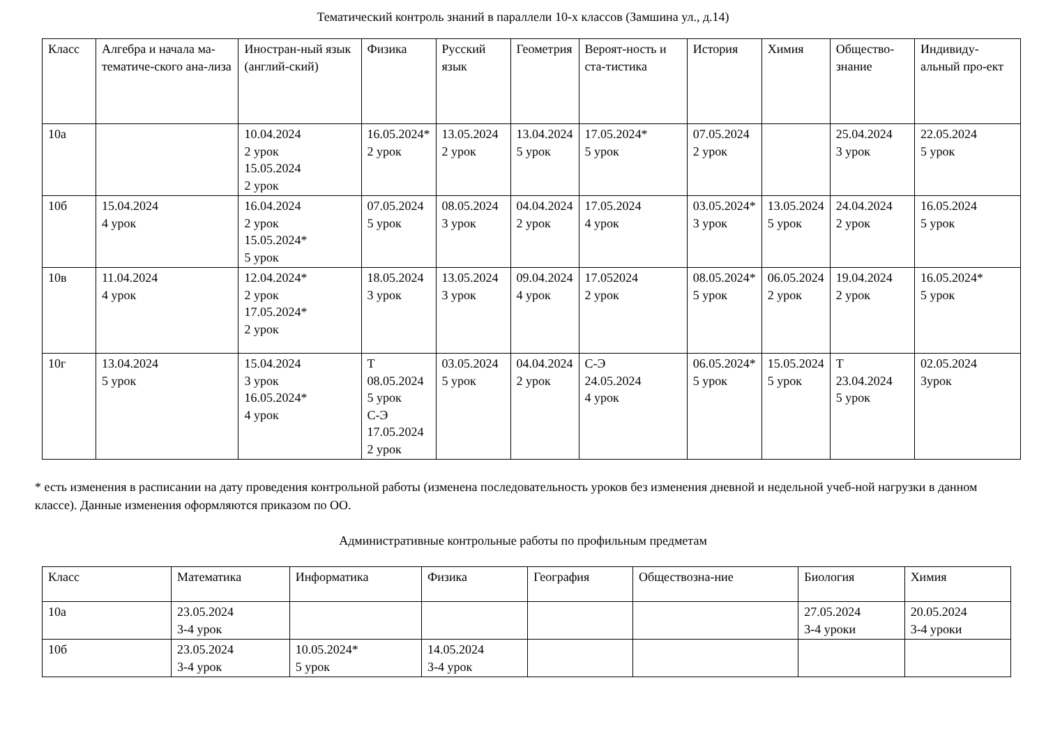Тематический контроль знаний в параллели 10-х классов (Замшина ул., д.14)
| Класс | Алгебра и начала ма-тематиче-ского ана-лиза | Иностран-ный язык (англий-ский) | Физика | Русский язык | Геометрия | Вероят-ность и ста-тистика | История | Химия | Общество-знание | Индивиду-альный про-ект |
| --- | --- | --- | --- | --- | --- | --- | --- | --- | --- | --- |
| 10а | | 10.04.2024 2 урок 15.05.2024 2 урок | 16.05.2024* 2 урок | 13.05.2024 2 урок | 13.04.2024 5 урок | 17.05.2024* 5 урок | 07.05.2024 2 урок | | 25.04.2024 3 урок | 22.05.2024 5 урок |
| 10б | 15.04.2024 4 урок | 16.04.2024 2 урок 15.05.2024* 5 урок | 07.05.2024 5 урок | 08.05.2024 3 урок | 04.04.2024 2 урок | 17.05.2024 4 урок | 03.05.2024* 3 урок | 13.05.2024 5 урок | 24.04.2024 2 урок | 16.05.2024 5 урок |
| 10в | 11.04.2024 4 урок | 12.04.2024* 2 урок 17.05.2024* 2 урок | 18.05.2024 3 урок | 13.05.2024 3 урок | 09.04.2024 4 урок | 17.052024 2 урок | 08.05.2024* 5 урок | 06.05.2024 2 урок | 19.04.2024 2 урок | 16.05.2024* 5 урок |
| 10г | 13.04.2024 5 урок | 15.04.2024 3 урок 16.05.2024* 4 урок | Т 08.05.2024 5 урок С-Э 17.05.2024 2 урок | 03.05.2024 5 урок | 04.04.2024 2 урок | С-Э 24.05.2024 4 урок | 06.05.2024* 5 урок | 15.05.2024 5 урок | Т 23.04.2024 5 урок | 02.05.2024 3урок |
* есть изменения в расписании на дату проведения контрольной работы (изменена последовательность уроков без изменения дневной и недельной учеб-ной нагрузки в данном классе). Данные изменения оформляются приказом по ОО.
Административные контрольные работы по профильным предметам
| Класс | Математика | Информатика | Физика | География | Обществозна-ние | Биология | Химия |
| --- | --- | --- | --- | --- | --- | --- | --- |
| 10а | 23.05.2024 3-4 урок | | | | | 27.05.2024 3-4 уроки | 20.05.2024 3-4 уроки |
| 10б | 23.05.2024 3-4 урок | 10.05.2024* 5 урок | 14.05.2024 3-4 урок | | | | |